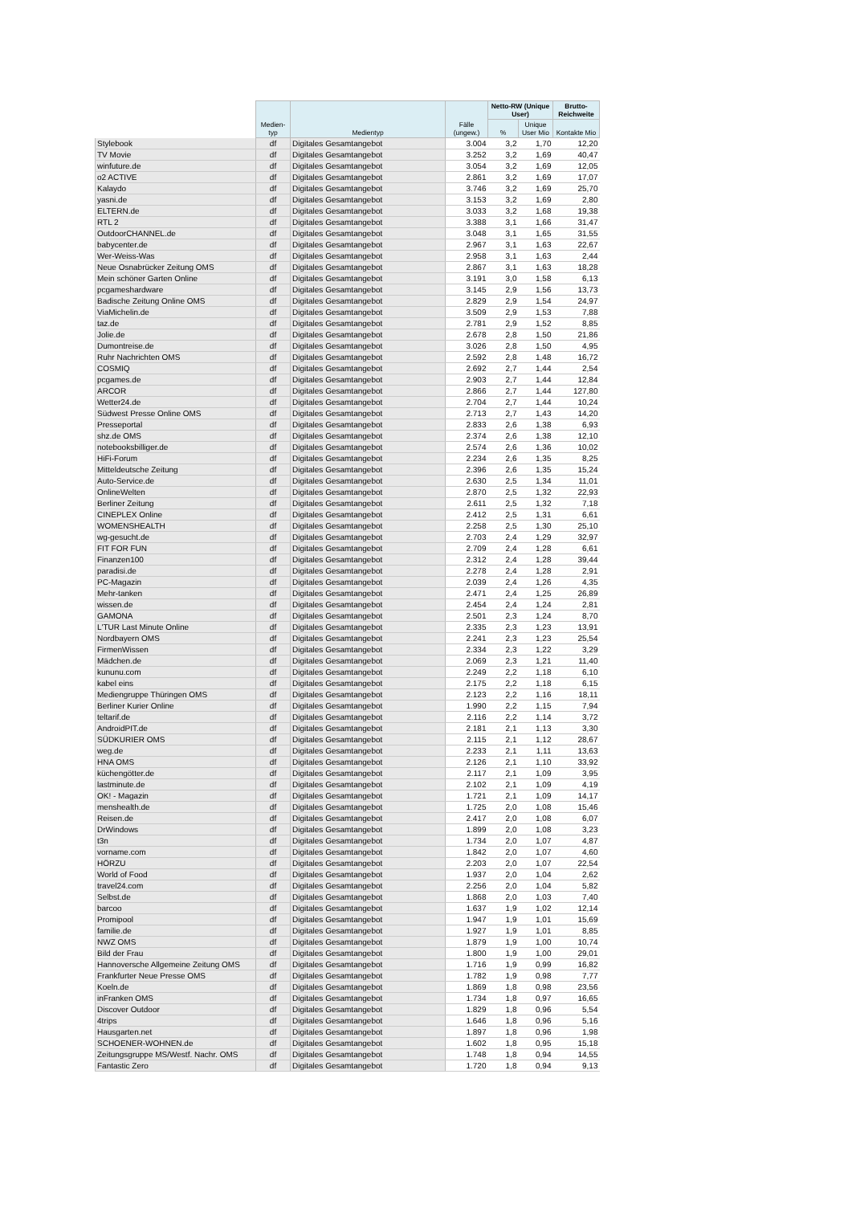| | Medien- typ | Medientyp | Fälle (ungew.) | Netto-RW (Unique User) | | Brutto-Reichweite |
| --- | --- | --- | --- | --- | --- | --- |
| | | | | % | Unique User Mio | Kontakte Mio |
| Stylebook | df | Digitales Gesamtangebot | 3.004 | 3,2 | 1,70 | 12,20 |
| TV Movie | df | Digitales Gesamtangebot | 3.252 | 3,2 | 1,69 | 40,47 |
| winfuture.de | df | Digitales Gesamtangebot | 3.054 | 3,2 | 1,69 | 12,05 |
| o2 ACTIVE | df | Digitales Gesamtangebot | 2.861 | 3,2 | 1,69 | 17,07 |
| Kalaydo | df | Digitales Gesamtangebot | 3.746 | 3,2 | 1,69 | 25,70 |
| yasni.de | df | Digitales Gesamtangebot | 3.153 | 3,2 | 1,69 | 2,80 |
| ELTERN.de | df | Digitales Gesamtangebot | 3.033 | 3,2 | 1,68 | 19,38 |
| RTL 2 | df | Digitales Gesamtangebot | 3.388 | 3,1 | 1,66 | 31,47 |
| OutdoorCHANNEL.de | df | Digitales Gesamtangebot | 3.048 | 3,1 | 1,65 | 31,55 |
| babycenter.de | df | Digitales Gesamtangebot | 2.967 | 3,1 | 1,63 | 22,67 |
| Wer-Weiss-Was | df | Digitales Gesamtangebot | 2.958 | 3,1 | 1,63 | 2,44 |
| Neue Osnabrücker Zeitung OMS | df | Digitales Gesamtangebot | 2.867 | 3,1 | 1,63 | 18,28 |
| Mein schöner Garten Online | df | Digitales Gesamtangebot | 3.191 | 3,0 | 1,58 | 6,13 |
| pcgameshardware | df | Digitales Gesamtangebot | 3.145 | 2,9 | 1,56 | 13,73 |
| Badische Zeitung Online OMS | df | Digitales Gesamtangebot | 2.829 | 2,9 | 1,54 | 24,97 |
| ViaMichelin.de | df | Digitales Gesamtangebot | 3.509 | 2,9 | 1,53 | 7,88 |
| taz.de | df | Digitales Gesamtangebot | 2.781 | 2,9 | 1,52 | 8,85 |
| Jolie.de | df | Digitales Gesamtangebot | 2.678 | 2,8 | 1,50 | 21,86 |
| Dumontreise.de | df | Digitales Gesamtangebot | 3.026 | 2,8 | 1,50 | 4,95 |
| Ruhr Nachrichten OMS | df | Digitales Gesamtangebot | 2.592 | 2,8 | 1,48 | 16,72 |
| COSMIQ | df | Digitales Gesamtangebot | 2.692 | 2,7 | 1,44 | 2,54 |
| pcgames.de | df | Digitales Gesamtangebot | 2.903 | 2,7 | 1,44 | 12,84 |
| ARCOR | df | Digitales Gesamtangebot | 2.866 | 2,7 | 1,44 | 127,80 |
| Wetter24.de | df | Digitales Gesamtangebot | 2.704 | 2,7 | 1,44 | 10,24 |
| Südwest Presse Online OMS | df | Digitales Gesamtangebot | 2.713 | 2,7 | 1,43 | 14,20 |
| Presseportal | df | Digitales Gesamtangebot | 2.833 | 2,6 | 1,38 | 6,93 |
| shz.de OMS | df | Digitales Gesamtangebot | 2.374 | 2,6 | 1,38 | 12,10 |
| notebooksbilliger.de | df | Digitales Gesamtangebot | 2.574 | 2,6 | 1,36 | 10,02 |
| HiFi-Forum | df | Digitales Gesamtangebot | 2.234 | 2,6 | 1,35 | 8,25 |
| Mitteldeutsche Zeitung | df | Digitales Gesamtangebot | 2.396 | 2,6 | 1,35 | 15,24 |
| Auto-Service.de | df | Digitales Gesamtangebot | 2.630 | 2,5 | 1,34 | 11,01 |
| OnlineWelten | df | Digitales Gesamtangebot | 2.870 | 2,5 | 1,32 | 22,93 |
| Berliner Zeitung | df | Digitales Gesamtangebot | 2.611 | 2,5 | 1,32 | 7,18 |
| CINEPLEX Online | df | Digitales Gesamtangebot | 2.412 | 2,5 | 1,31 | 6,61 |
| WOMENSHEALTH | df | Digitales Gesamtangebot | 2.258 | 2,5 | 1,30 | 25,10 |
| wg-gesucht.de | df | Digitales Gesamtangebot | 2.703 | 2,4 | 1,29 | 32,97 |
| FIT FOR FUN | df | Digitales Gesamtangebot | 2.709 | 2,4 | 1,28 | 6,61 |
| Finanzen100 | df | Digitales Gesamtangebot | 2.312 | 2,4 | 1,28 | 39,44 |
| paradisi.de | df | Digitales Gesamtangebot | 2.278 | 2,4 | 1,28 | 2,91 |
| PC-Magazin | df | Digitales Gesamtangebot | 2.039 | 2,4 | 1,26 | 4,35 |
| Mehr-tanken | df | Digitales Gesamtangebot | 2.471 | 2,4 | 1,25 | 26,89 |
| wissen.de | df | Digitales Gesamtangebot | 2.454 | 2,4 | 1,24 | 2,81 |
| GAMONA | df | Digitales Gesamtangebot | 2.501 | 2,3 | 1,24 | 8,70 |
| L'TUR Last Minute Online | df | Digitales Gesamtangebot | 2.335 | 2,3 | 1,23 | 13,91 |
| Nordbayern OMS | df | Digitales Gesamtangebot | 2.241 | 2,3 | 1,23 | 25,54 |
| FirmenWissen | df | Digitales Gesamtangebot | 2.334 | 2,3 | 1,22 | 3,29 |
| Mädchen.de | df | Digitales Gesamtangebot | 2.069 | 2,3 | 1,21 | 11,40 |
| kununu.com | df | Digitales Gesamtangebot | 2.249 | 2,2 | 1,18 | 6,10 |
| kabel eins | df | Digitales Gesamtangebot | 2.175 | 2,2 | 1,18 | 6,15 |
| Mediengruppe Thüringen OMS | df | Digitales Gesamtangebot | 2.123 | 2,2 | 1,16 | 18,11 |
| Berliner Kurier Online | df | Digitales Gesamtangebot | 1.990 | 2,2 | 1,15 | 7,94 |
| teltarif.de | df | Digitales Gesamtangebot | 2.116 | 2,2 | 1,14 | 3,72 |
| AndroidPIT.de | df | Digitales Gesamtangebot | 2.181 | 2,1 | 1,13 | 3,30 |
| SÜDKURIER OMS | df | Digitales Gesamtangebot | 2.115 | 2,1 | 1,12 | 28,67 |
| weg.de | df | Digitales Gesamtangebot | 2.233 | 2,1 | 1,11 | 13,63 |
| HNA OMS | df | Digitales Gesamtangebot | 2.126 | 2,1 | 1,10 | 33,92 |
| küchengötter.de | df | Digitales Gesamtangebot | 2.117 | 2,1 | 1,09 | 3,95 |
| lastminute.de | df | Digitales Gesamtangebot | 2.102 | 2,1 | 1,09 | 4,19 |
| OK! - Magazin | df | Digitales Gesamtangebot | 1.721 | 2,1 | 1,09 | 14,17 |
| menshealth.de | df | Digitales Gesamtangebot | 1.725 | 2,0 | 1,08 | 15,46 |
| Reisen.de | df | Digitales Gesamtangebot | 2.417 | 2,0 | 1,08 | 6,07 |
| DrWindows | df | Digitales Gesamtangebot | 1.899 | 2,0 | 1,08 | 3,23 |
| t3n | df | Digitales Gesamtangebot | 1.734 | 2,0 | 1,07 | 4,87 |
| vorname.com | df | Digitales Gesamtangebot | 1.842 | 2,0 | 1,07 | 4,60 |
| HÖRZU | df | Digitales Gesamtangebot | 2.203 | 2,0 | 1,07 | 22,54 |
| World of Food | df | Digitales Gesamtangebot | 1.937 | 2,0 | 1,04 | 2,62 |
| travel24.com | df | Digitales Gesamtangebot | 2.256 | 2,0 | 1,04 | 5,82 |
| Selbst.de | df | Digitales Gesamtangebot | 1.868 | 2,0 | 1,03 | 7,40 |
| barcoo | df | Digitales Gesamtangebot | 1.637 | 1,9 | 1,02 | 12,14 |
| Promipool | df | Digitales Gesamtangebot | 1.947 | 1,9 | 1,01 | 15,69 |
| familie.de | df | Digitales Gesamtangebot | 1.927 | 1,9 | 1,01 | 8,85 |
| NWZ OMS | df | Digitales Gesamtangebot | 1.879 | 1,9 | 1,00 | 10,74 |
| Bild der Frau | df | Digitales Gesamtangebot | 1.800 | 1,9 | 1,00 | 29,01 |
| Hannoversche Allgemeine Zeitung OMS | df | Digitales Gesamtangebot | 1.716 | 1,9 | 0,99 | 16,82 |
| Frankfurter Neue Presse OMS | df | Digitales Gesamtangebot | 1.782 | 1,9 | 0,98 | 7,77 |
| Koeln.de | df | Digitales Gesamtangebot | 1.869 | 1,8 | 0,98 | 23,56 |
| inFranken OMS | df | Digitales Gesamtangebot | 1.734 | 1,8 | 0,97 | 16,65 |
| Discover Outdoor | df | Digitales Gesamtangebot | 1.829 | 1,8 | 0,96 | 5,54 |
| 4trips | df | Digitales Gesamtangebot | 1.646 | 1,8 | 0,96 | 5,16 |
| Hausgarten.net | df | Digitales Gesamtangebot | 1.897 | 1,8 | 0,96 | 1,98 |
| SCHOENER-WOHNEN.de | df | Digitales Gesamtangebot | 1.602 | 1,8 | 0,95 | 15,18 |
| Zeitungsgruppe MS/Westf. Nachr. OMS | df | Digitales Gesamtangebot | 1.748 | 1,8 | 0,94 | 14,55 |
| Fantastic Zero | df | Digitales Gesamtangebot | 1.720 | 1,8 | 0,94 | 9,13 |